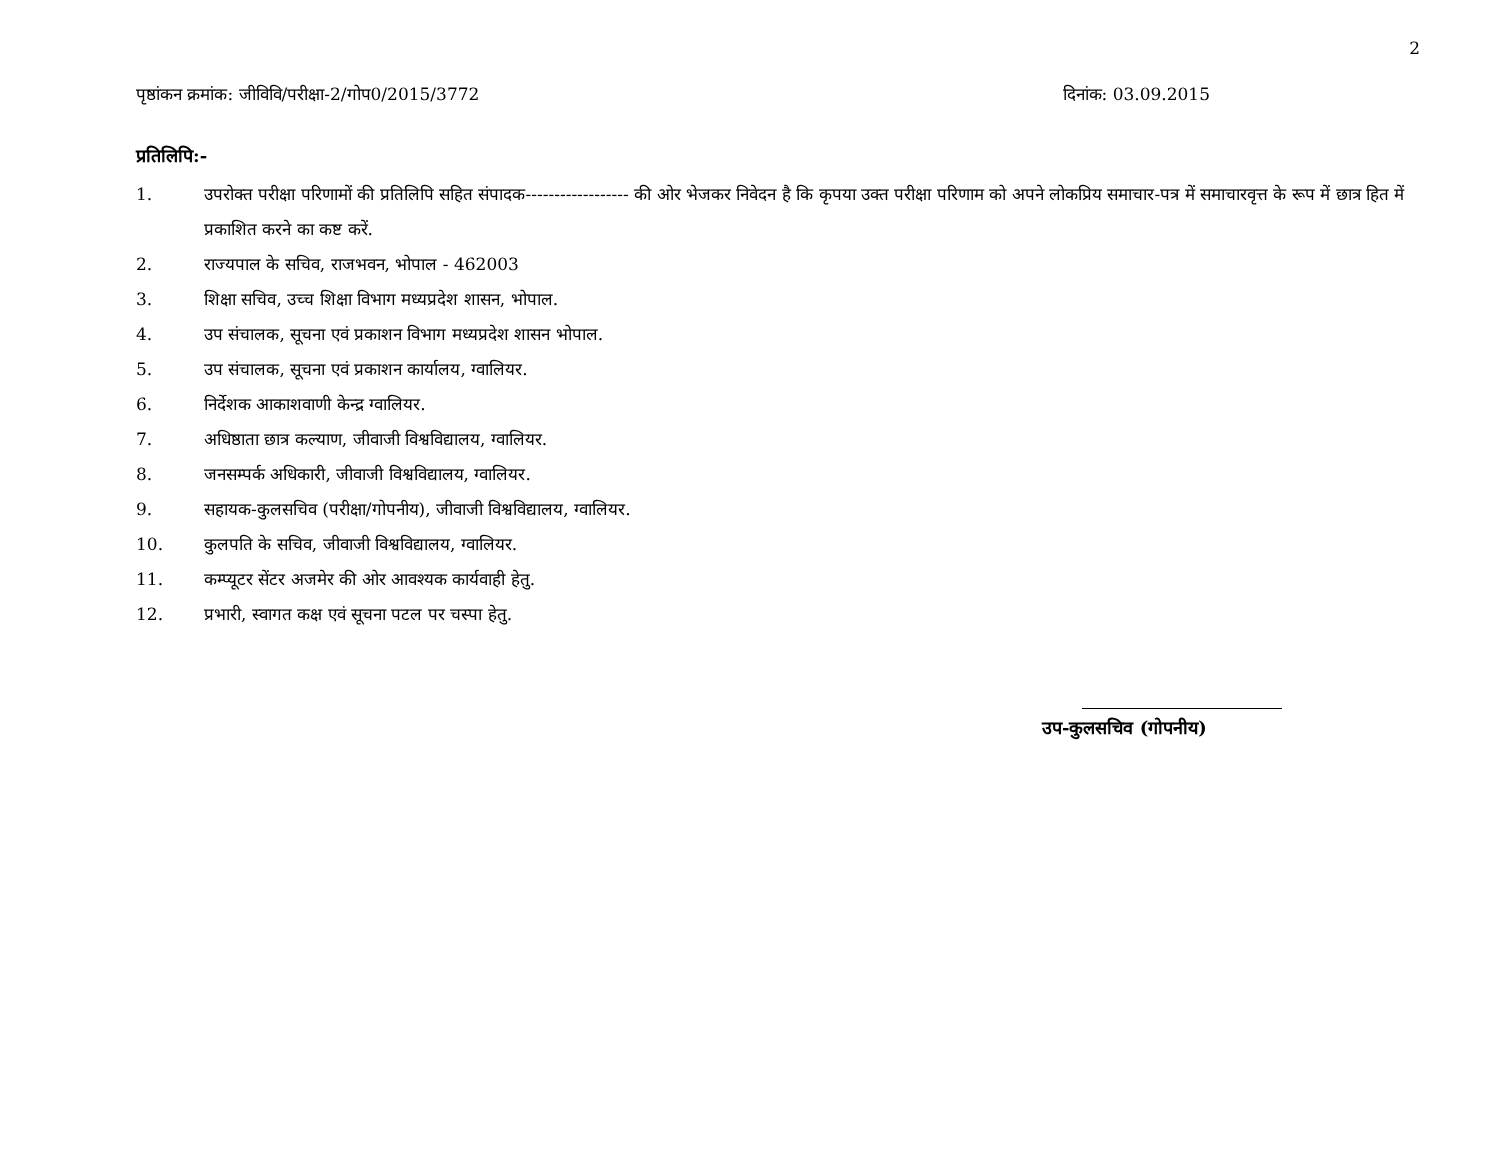2
पृष्ठांकन क्रमांक: जीविवि/परीक्षा-2/गोप0/2015/3772 दिनांक: 03.09.2015
प्रतिलिपि:-
1. उपरोक्त परीक्षा परिणामों की प्रतिलिपि सहित संपादक------------------ की ओर भेजकर निवेदन है कि कृपया उक्त परीक्षा परिणाम को अपने लोकप्रिय समाचार-पत्र में समाचारवृत्त के रूप में छात्र हित में प्रकाशित करने का कष्ट करें.
2. राज्यपाल के सचिव, राजभवन, भोपाल - 462003
3. शिक्षा सचिव, उच्च शिक्षा विभाग मध्यप्रदेश शासन, भोपाल.
4. उप संचालक, सूचना एवं प्रकाशन विभाग मध्यप्रदेश शासन भोपाल.
5. उप संचालक, सूचना एवं प्रकाशन कार्यालय, ग्वालियर.
6. निर्देशक आकाशवाणी केन्द्र ग्वालियर.
7. अधिष्ठाता छात्र कल्याण, जीवाजी विश्वविद्यालय, ग्वालियर.
8. जनसम्पर्क अधिकारी, जीवाजी विश्वविद्यालय, ग्वालियर.
9. सहायक-कुलसचिव (परीक्षा/गोपनीय), जीवाजी विश्वविद्यालय, ग्वालियर.
10. कुलपति के सचिव, जीवाजी विश्वविद्यालय, ग्वालियर.
11. कम्प्यूटर सेंटर अजमेर की ओर आवश्यक कार्यवाही हेतु.
12. प्रभारी, स्वागत कक्ष एवं सूचना पटल पर चस्पा हेतु.
उप-कुलसचिव (गोपनीय)